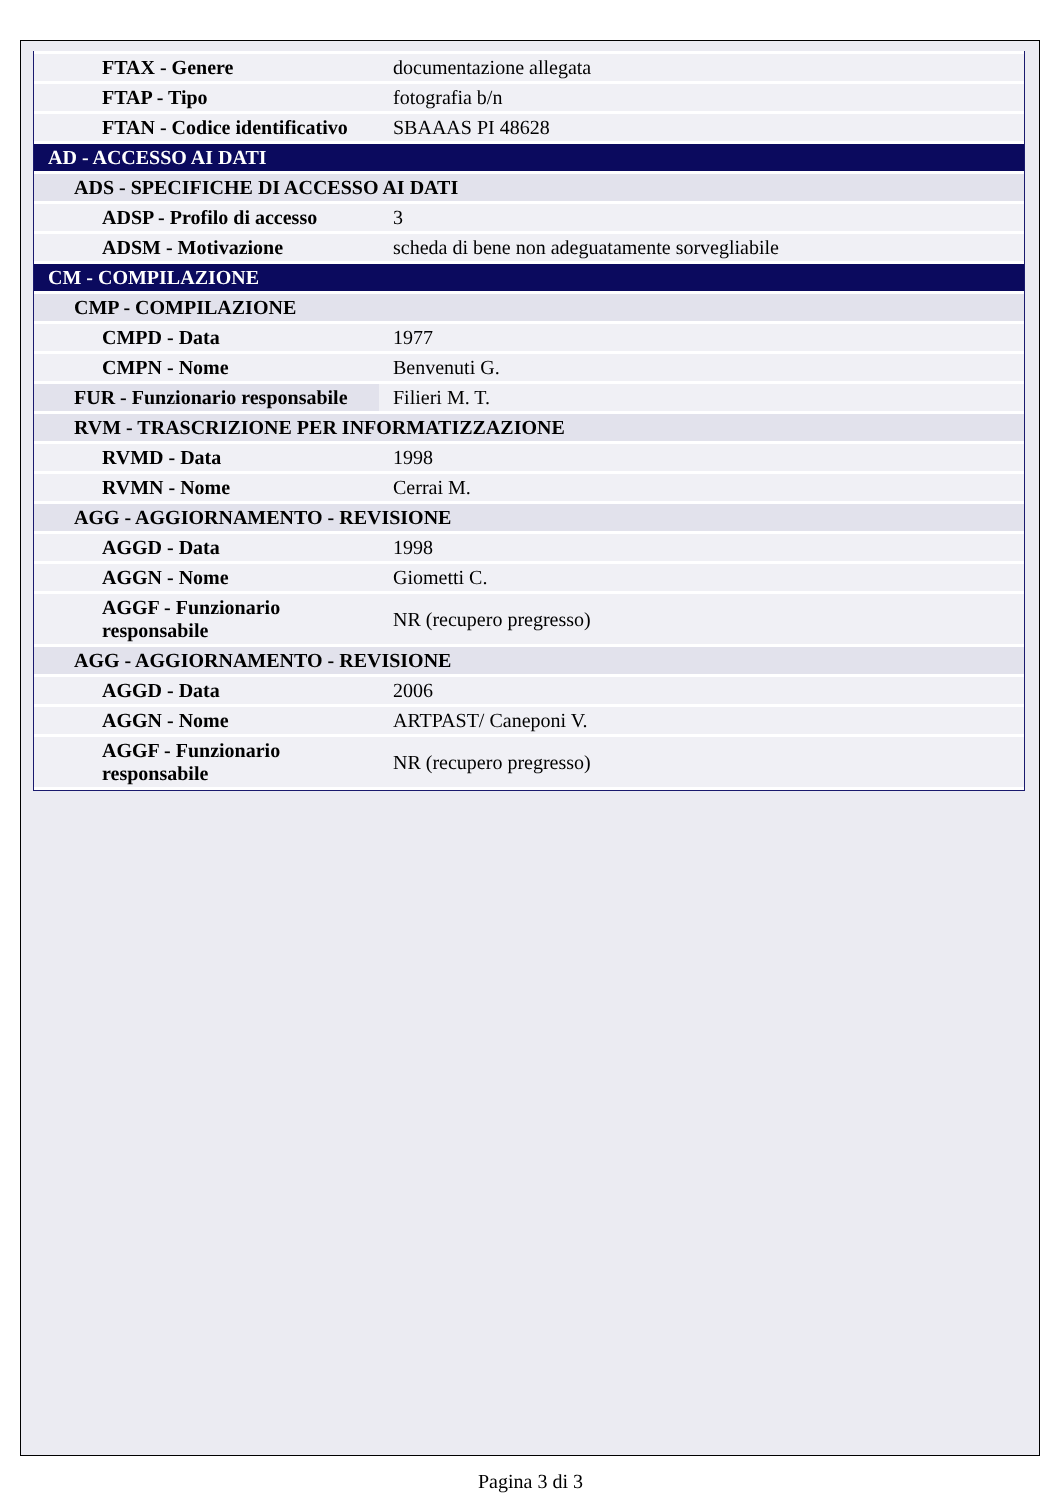| FTAX - Genere | documentazione allegata |
| FTAP - Tipo | fotografia b/n |
| FTAN - Codice identificativo | SBAAAS PI 48628 |
| AD - ACCESSO AI DATI | |
| ADS - SPECIFICHE DI ACCESSO AI DATI | |
| ADSP - Profilo di accesso | 3 |
| ADSM - Motivazione | scheda di bene non adeguatamente sorvegliabile |
| CM - COMPILAZIONE | |
| CMP - COMPILAZIONE | |
| CMPD - Data | 1977 |
| CMPN - Nome | Benvenuti G. |
| FUR - Funzionario responsabile | Filieri M. T. |
| RVM - TRASCRIZIONE PER INFORMATIZZAZIONE | |
| RVMD - Data | 1998 |
| RVMN - Nome | Cerrai M. |
| AGG - AGGIORNAMENTO - REVISIONE | |
| AGGD - Data | 1998 |
| AGGN - Nome | Giometti C. |
| AGGF - Funzionario responsabile | NR (recupero pregresso) |
| AGG - AGGIORNAMENTO - REVISIONE | |
| AGGD - Data | 2006 |
| AGGN - Nome | ARTPAST/ Caneponi V. |
| AGGF - Funzionario responsabile | NR (recupero pregresso) |
Pagina 3 di 3